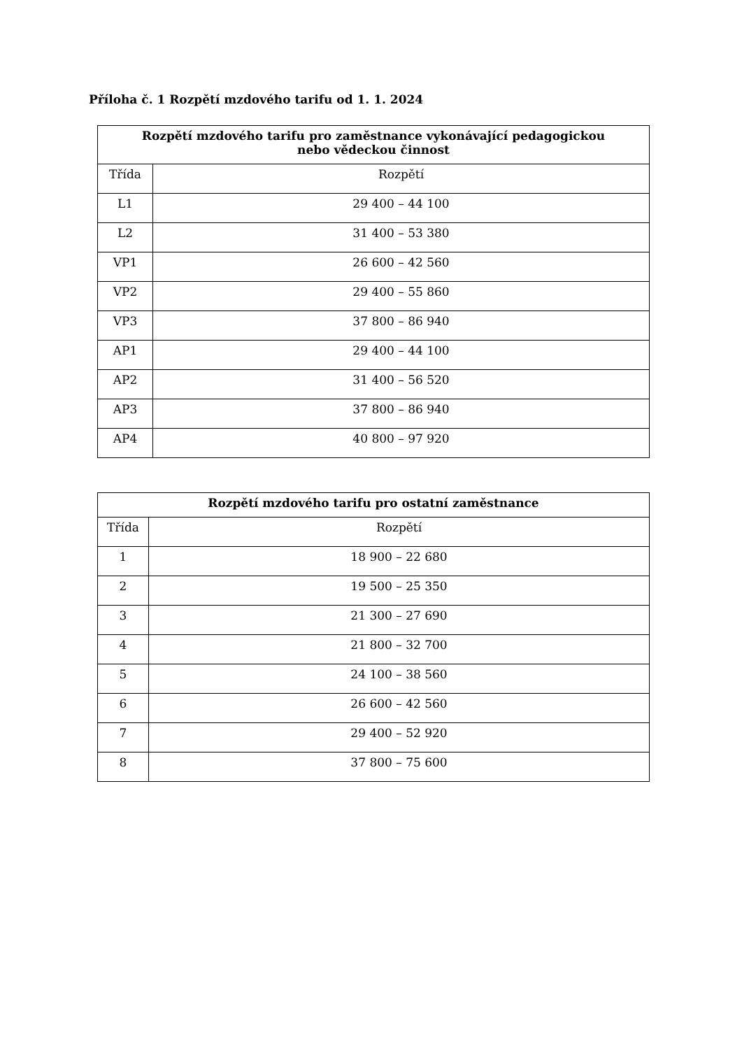Příloha č. 1 Rozpětí mzdového tarifu od 1. 1. 2024
| Rozpětí mzdového tarifu pro zaměstnance vykonávající pedagogickou nebo vědeckou činnost | |
| --- | --- |
| Třída | Rozpětí |
| L1 | 29 400 – 44 100 |
| L2 | 31 400 – 53 380 |
| VP1 | 26 600 – 42 560 |
| VP2 | 29 400 – 55 860 |
| VP3 | 37 800 – 86 940 |
| AP1 | 29 400 – 44 100 |
| AP2 | 31 400 – 56 520 |
| AP3 | 37 800 – 86 940 |
| AP4 | 40 800 – 97 920 |
| Rozpětí mzdového tarifu pro ostatní zaměstnance | |
| --- | --- |
| Třída | Rozpětí |
| 1 | 18 900 – 22 680 |
| 2 | 19 500 – 25 350 |
| 3 | 21 300 – 27 690 |
| 4 | 21 800 – 32 700 |
| 5 | 24 100 – 38 560 |
| 6 | 26 600 – 42 560 |
| 7 | 29 400 – 52 920 |
| 8 | 37 800 – 75 600 |